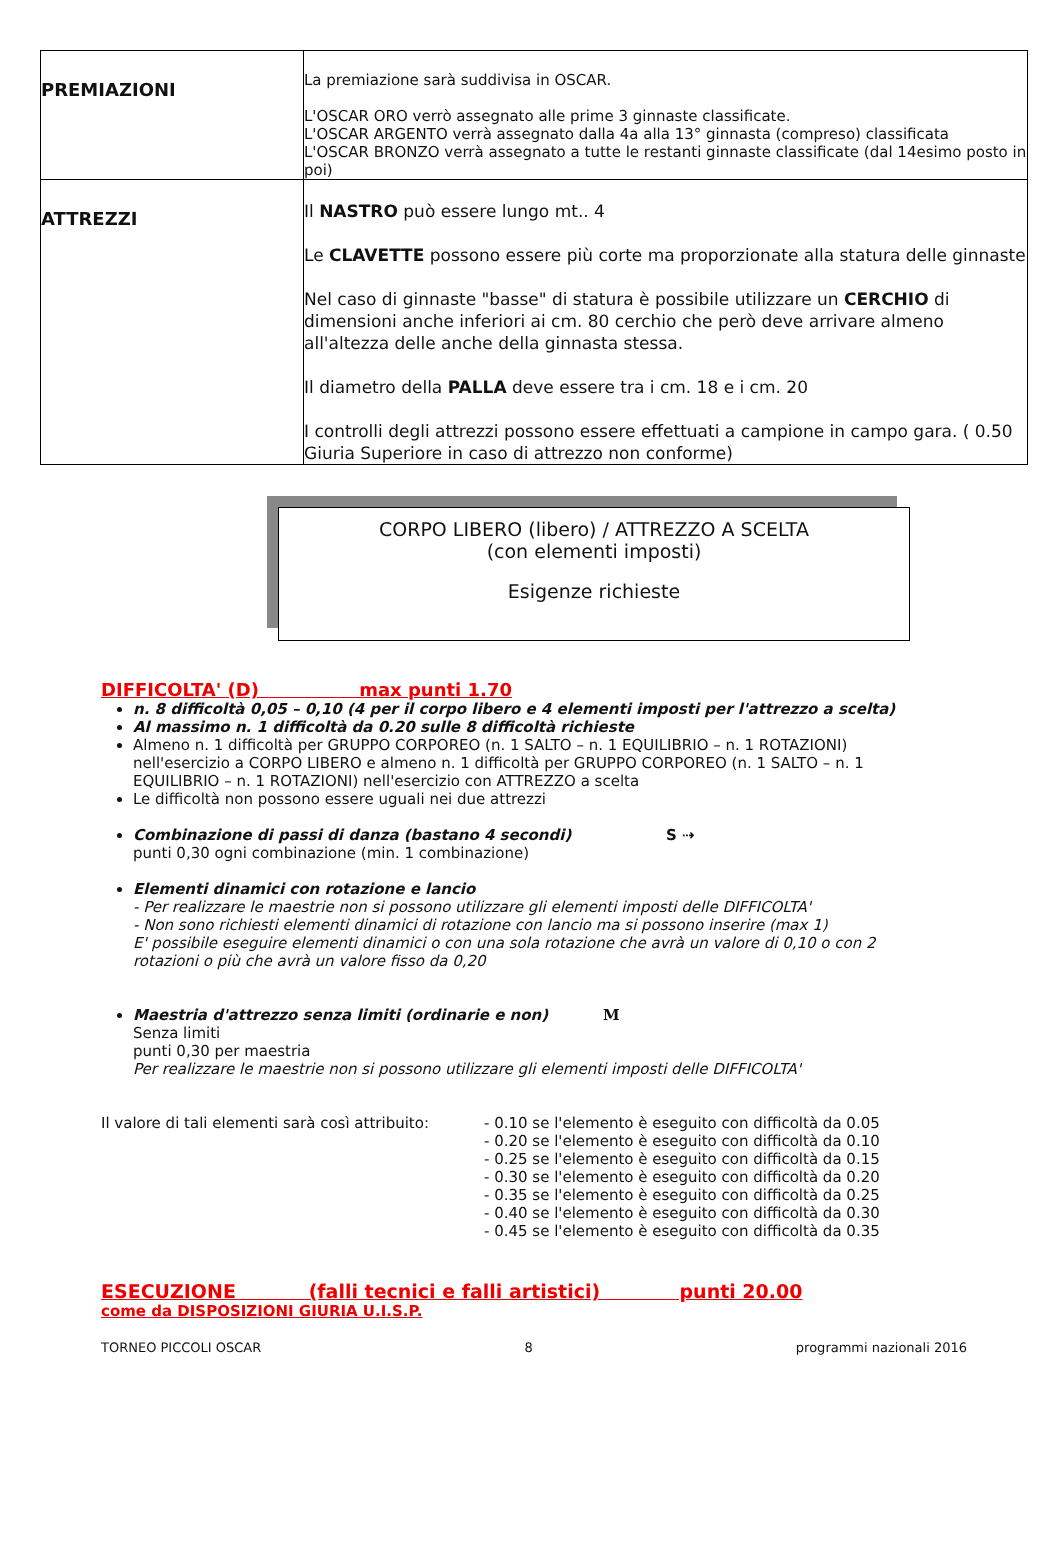| PREMIAZIONI | La premiazione sarà suddivisa in OSCAR. L'OSCAR ORO verrò assegnato alle prime 3 ginnaste classificate. L'OSCAR ARGENTO verrà assegnato dalla 4a alla 13° ginnasta (compreso) classificata L'OSCAR BRONZO verrà assegnato a tutte le restanti ginnaste classificate (dal 14esimo posto in poi) |
| ATTREZZI | Il NASTRO può essere lungo mt.. 4 Le CLAVETTE possono essere più corte ma proporzionate alla statura delle ginnaste Nel caso di ginnaste "basse" di statura è possibile utilizzare un CERCHIO di dimensioni anche inferiori ai cm. 80 cerchio che però deve arrivare almeno all'altezza delle anche della ginnasta stessa. Il diametro della PALLA deve essere tra i cm. 18 e i cm. 20 I controlli degli attrezzi possono essere effettuati a campione in campo gara. ( 0.50 Giuria Superiore in caso di attrezzo non conforme) |
CORPO LIBERO (libero) / ATTREZZO A SCELTA
(con elementi imposti)
Esigenze richieste
DIFFICOLTA' (D) max punti 1.70
n. 8 difficoltà 0,05 – 0,10 (4 per il corpo libero e 4 elementi imposti per l'attrezzo a scelta)
Al massimo n. 1 difficoltà da 0.20 sulle 8 difficoltà richieste
Almeno n. 1 difficoltà per GRUPPO CORPOREO (n. 1 SALTO – n. 1 EQUILIBRIO – n. 1 ROTAZIONI) nell'esercizio a CORPO LIBERO e almeno n. 1 difficoltà per GRUPPO CORPOREO (n. 1 SALTO – n. 1 EQUILIBRIO – n. 1 ROTAZIONI) nell'esercizio con ATTREZZO a scelta
Le difficoltà non possono essere uguali nei due attrezzi
Combinazione di passi di danza (bastano 4 secondi) S ⇢
punti 0,30 ogni combinazione (min. 1 combinazione)
Elementi dinamici con rotazione e lancio
- Per realizzare le maestrie non si possono utilizzare gli elementi imposti delle DIFFICOLTA'
- Non sono richiesti elementi dinamici di rotazione con lancio ma si possono inserire (max 1)
E' possibile eseguire elementi dinamici o con una sola rotazione che avrà un valore di 0,10 o con 2 rotazioni o più che avrà un valore fisso da 0,20
Maestria d'attrezzo senza limiti (ordinarie e non) M
Senza limiti
punti 0,30 per maestria
Per realizzare le maestrie non si possono utilizzare gli elementi imposti delle DIFFICOLTA'
Il valore di tali elementi sarà così attribuito:
- 0.10 se l'elemento è eseguito con difficoltà da 0.05
- 0.20 se l'elemento è eseguito con difficoltà da 0.10
- 0.25 se l'elemento è eseguito con difficoltà da 0.15
- 0.30 se l'elemento è eseguito con difficoltà da 0.20
- 0.35 se l'elemento è eseguito con difficoltà da 0.25
- 0.40 se l'elemento è eseguito con difficoltà da 0.30
- 0.45 se l'elemento è eseguito con difficoltà da 0.35
ESECUZIONE (falli tecnici e falli artistici) punti 20.00
come da DISPOSIZIONI GIURIA U.I.S.P.
TORNEO PICCOLI OSCAR 8 programmi nazionali 2016